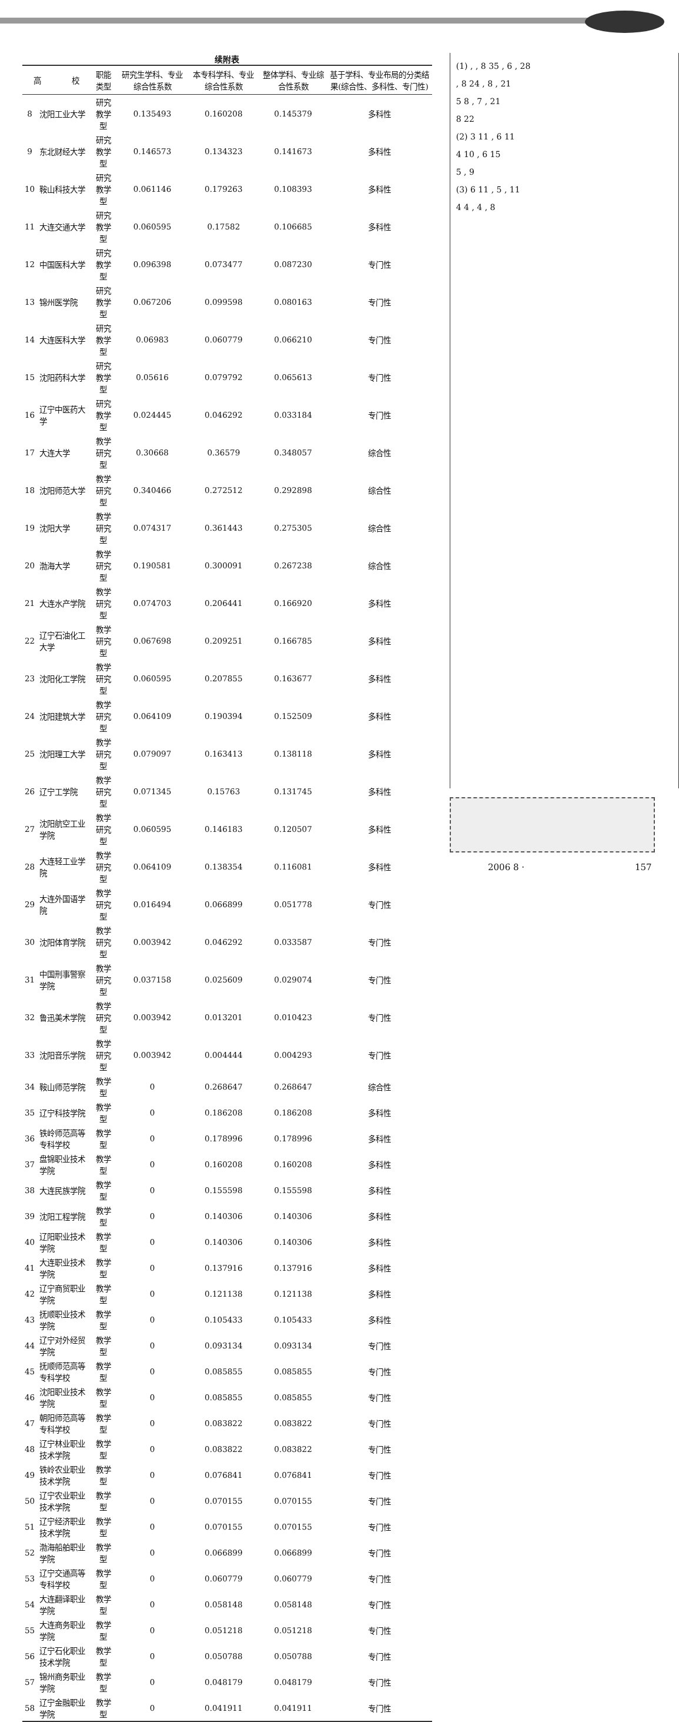续附表
| 高 校 | | 职能类型 | 研究生学科、专业综合性系数 | 本专科学科、专业综合性系数 | 整体学科、专业综合性系数 | 基于学科、专业布局的分类结果(综合性、多科性、专门性) |
| --- | --- | --- | --- | --- | --- | --- |
| 8 | 沈阳工业大学 | 研究教学型 | 0.135493 | 0.160208 | 0.145379 | 多科性 |
| 9 | 东北财经大学 | 研究教学型 | 0.146573 | 0.134323 | 0.141673 | 多科性 |
| 10 | 鞍山科技大学 | 研究教学型 | 0.061146 | 0.179263 | 0.108393 | 多科性 |
| 11 | 大连交通大学 | 研究教学型 | 0.060595 | 0.17582 | 0.106685 | 多科性 |
| 12 | 中国医科大学 | 研究教学型 | 0.096398 | 0.073477 | 0.087230 | 专门性 |
| 13 | 锦州医学院 | 研究教学型 | 0.067206 | 0.099598 | 0.080163 | 专门性 |
| 14 | 大连医科大学 | 研究教学型 | 0.06983 | 0.060779 | 0.066210 | 专门性 |
| 15 | 沈阳药科大学 | 研究教学型 | 0.05616 | 0.079792 | 0.065613 | 专门性 |
| 16 | 辽宁中医药大学 | 研究教学型 | 0.024445 | 0.046292 | 0.033184 | 专门性 |
| 17 | 大连大学 | 教学研究型 | 0.30668 | 0.36579 | 0.348057 | 综合性 |
| 18 | 沈阳师范大学 | 教学研究型 | 0.340466 | 0.272512 | 0.292898 | 综合性 |
| 19 | 沈阳大学 | 教学研究型 | 0.074317 | 0.361443 | 0.275305 | 综合性 |
| 20 | 渤海大学 | 教学研究型 | 0.190581 | 0.300091 | 0.267238 | 综合性 |
| 21 | 大连水产学院 | 教学研究型 | 0.074703 | 0.206441 | 0.166920 | 多科性 |
| 22 | 辽宁石油化工大学 | 教学研究型 | 0.067698 | 0.209251 | 0.166785 | 多科性 |
| 23 | 沈阳化工学院 | 教学研究型 | 0.060595 | 0.207855 | 0.163677 | 多科性 |
| 24 | 沈阳建筑大学 | 教学研究型 | 0.064109 | 0.190394 | 0.152509 | 多科性 |
| 25 | 沈阳理工大学 | 教学研究型 | 0.079097 | 0.163413 | 0.138118 | 多科性 |
| 26 | 辽宁工学院 | 教学研究型 | 0.071345 | 0.15763 | 0.131745 | 多科性 |
| 27 | 沈阳航空工业学院 | 教学研究型 | 0.060595 | 0.146183 | 0.120507 | 多科性 |
| 28 | 大连轻工业学院 | 教学研究型 | 0.064109 | 0.138354 | 0.116081 | 多科性 |
| 29 | 大连外国语学院 | 教学研究型 | 0.016494 | 0.066899 | 0.051778 | 专门性 |
| 30 | 沈阳体育学院 | 教学研究型 | 0.003942 | 0.046292 | 0.033587 | 专门性 |
| 31 | 中国刑事警察学院 | 教学研究型 | 0.037158 | 0.025609 | 0.029074 | 专门性 |
| 32 | 鲁迅美术学院 | 教学研究型 | 0.003942 | 0.013201 | 0.010423 | 专门性 |
| 33 | 沈阳音乐学院 | 教学研究型 | 0.003942 | 0.004444 | 0.004293 | 专门性 |
| 34 | 鞍山师范学院 | 教学型 | 0 | 0.268647 | 0.268647 | 综合性 |
| 35 | 辽宁科技学院 | 教学型 | 0 | 0.186208 | 0.186208 | 多科性 |
| 36 | 铁岭师范高等专科学校 | 教学型 | 0 | 0.178996 | 0.178996 | 多科性 |
| 37 | 盘锦职业技术学院 | 教学型 | 0 | 0.160208 | 0.160208 | 多科性 |
| 38 | 大连民族学院 | 教学型 | 0 | 0.155598 | 0.155598 | 多科性 |
| 39 | 沈阳工程学院 | 教学型 | 0 | 0.140306 | 0.140306 | 多科性 |
| 40 | 辽阳职业技术学院 | 教学型 | 0 | 0.140306 | 0.140306 | 多科性 |
| 41 | 大连职业技术学院 | 教学型 | 0 | 0.137916 | 0.137916 | 多科性 |
| 42 | 辽宁商贸职业学院 | 教学型 | 0 | 0.121138 | 0.121138 | 多科性 |
| 43 | 抚顺职业技术学院 | 教学型 | 0 | 0.105433 | 0.105433 | 多科性 |
| 44 | 辽宁对外经贸学院 | 教学型 | 0 | 0.093134 | 0.093134 | 专门性 |
| 45 | 抚顺师范高等专科学校 | 教学型 | 0 | 0.085855 | 0.085855 | 专门性 |
| 46 | 沈阳职业技术学院 | 教学型 | 0 | 0.085855 | 0.085855 | 专门性 |
| 47 | 朝阳师范高等专科学校 | 教学型 | 0 | 0.083822 | 0.083822 | 专门性 |
| 48 | 辽宁林业职业技术学院 | 教学型 | 0 | 0.083822 | 0.083822 | 专门性 |
| 49 | 铁岭农业职业技术学院 | 教学型 | 0 | 0.076841 | 0.076841 | 专门性 |
| 50 | 辽宁农业职业技术学院 | 教学型 | 0 | 0.070155 | 0.070155 | 专门性 |
| 51 | 辽宁经济职业技术学院 | 教学型 | 0 | 0.070155 | 0.070155 | 专门性 |
| 52 | 渤海船舶职业学院 | 教学型 | 0 | 0.066899 | 0.066899 | 专门性 |
| 53 | 辽宁交通高等专科学校 | 教学型 | 0 | 0.060779 | 0.060779 | 专门性 |
| 54 | 大连翻译职业学院 | 教学型 | 0 | 0.058148 | 0.058148 | 专门性 |
| 55 | 大连商务职业学院 | 教学型 | 0 | 0.051218 | 0.051218 | 专门性 |
| 56 | 辽宁石化职业技术学院 | 教学型 | 0 | 0.050788 | 0.050788 | 专门性 |
| 57 | 锦州商务职业学院 | 教学型 | 0 | 0.048179 | 0.048179 | 专门性 |
| 58 | 辽宁金融职业学院 | 教学型 | 0 | 0.041911 | 0.041911 | 专门性 |
(1) , , 8 35 , 6 , 28
, 8 24 , 8 , 21
5 8 , 7 , 21
8 22
(2) 3 11 , 6 11
4 10 , 6 15
5 , 9
(3) 6 11 , 5 , 11
4 4 , 4 , 8
2006 8 · 157